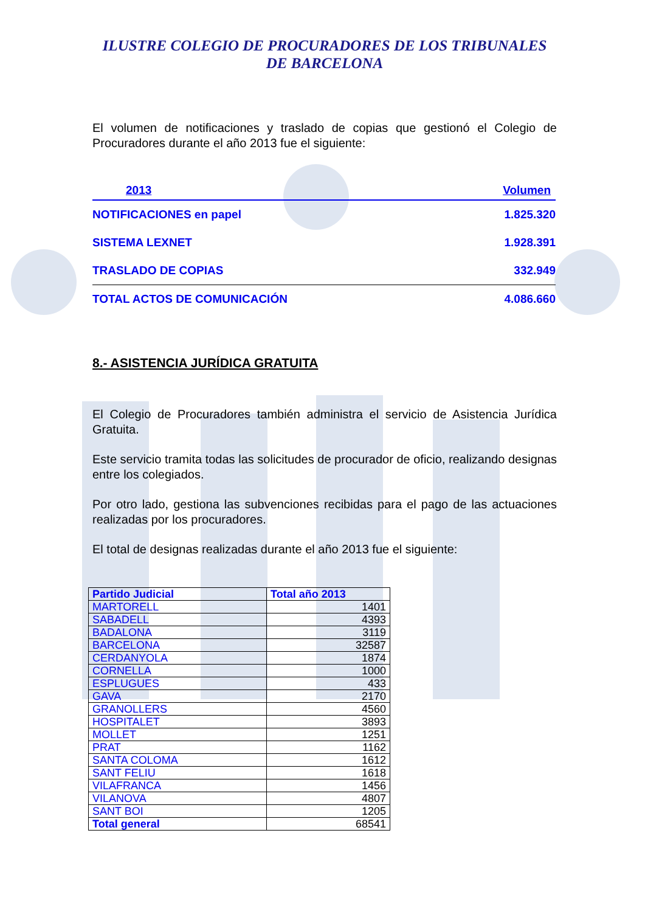ILUSTRE COLEGIO DE PROCURADORES DE LOS TRIBUNALES
DE BARCELONA
El volumen de notificaciones y traslado de copias que gestionó el Colegio de Procuradores durante el año 2013 fue el siguiente:
| 2013 | Volumen |
| --- | --- |
| NOTIFICACIONES en papel | 1.825.320 |
| SISTEMA LEXNET | 1.928.391 |
| TRASLADO DE COPIAS | 332.949 |
| TOTAL ACTOS DE COMUNICACIÓN | 4.086.660 |
8.- ASISTENCIA JURÍDICA GRATUITA
El Colegio de Procuradores también administra el servicio de Asistencia Jurídica Gratuita.
Este servicio tramita todas las solicitudes de procurador de oficio, realizando designas entre los colegiados.
Por otro lado, gestiona las subvenciones recibidas para el pago de las actuaciones realizadas por los procuradores.
El total de designas realizadas durante el año 2013 fue el siguiente:
| Partido Judicial | Total año 2013 |
| --- | --- |
| MARTORELL | 1401 |
| SABADELL | 4393 |
| BADALONA | 3119 |
| BARCELONA | 32587 |
| CERDANYOLA | 1874 |
| CORNELLA | 1000 |
| ESPLUGUES | 433 |
| GAVA | 2170 |
| GRANOLLERS | 4560 |
| HOSPITALET | 3893 |
| MOLLET | 1251 |
| PRAT | 1162 |
| SANTA COLOMA | 1612 |
| SANT FELIU | 1618 |
| VILAFRANCA | 1456 |
| VILANOVA | 4807 |
| SANT BOI | 1205 |
| Total general | 68541 |